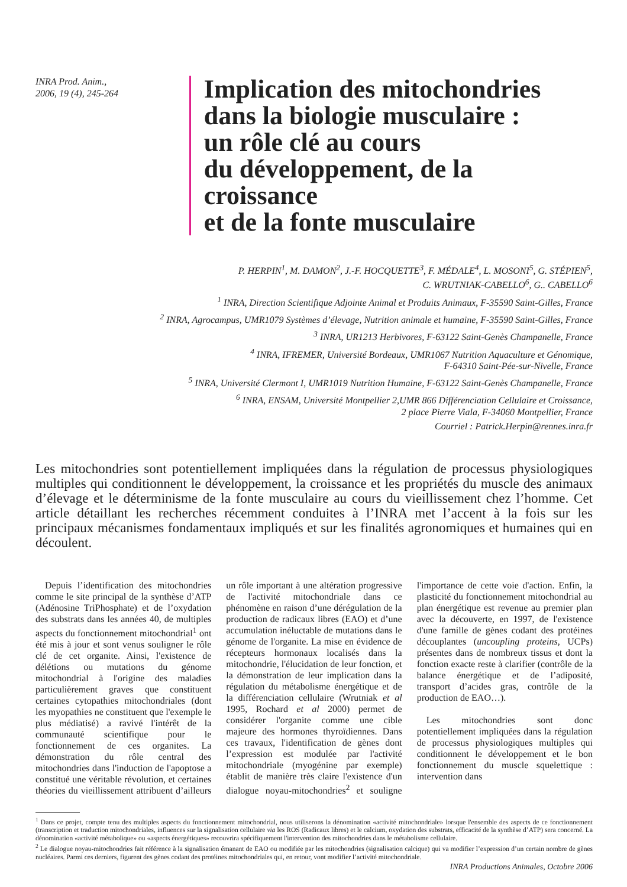INRA Prod. Anim.,
2006, 19 (4), 245-264
Implication des mitochondries
dans la biologie musculaire :
un rôle clé au cours
du développement, de la croissance
et de la fonte musculaire
P. HERPIN<sup>1</sup>, M. DAMON<sup>2</sup>, J.-F. HOCQUETTE<sup>3</sup>, F. MÉDALE<sup>4</sup>, L. MOSONI<sup>5</sup>, G. STÉPIEN<sup>5</sup>,
C. WRUTNIAK-CABELLO<sup>6</sup>, G.. CABELLO<sup>6</sup>
<sup>1</sup> INRA, Direction Scientifique Adjointe Animal et Produits Animaux, F-35590 Saint-Gilles, France
<sup>2</sup> INRA, Agrocampus, UMR1079 Systèmes d’élevage, Nutrition animale et humaine, F-35590 Saint-Gilles, France
<sup>3</sup> INRA, UR1213 Herbivores, F-63122 Saint-Genès Champanelle, France
<sup>4</sup> INRA, IFREMER, Université Bordeaux, UMR1067 Nutrition Aquaculture et Génomique,
F-64310 Saint-Pée-sur-Nivelle, France
<sup>5</sup> INRA, Université Clermont I, UMR1019 Nutrition Humaine, F-63122 Saint-Genès Champanelle, France
<sup>6</sup> INRA, ENSAM, Université Montpellier 2,UMR 866 Différenciation Cellulaire et Croissance,
2 place Pierre Viala, F-34060 Montpellier, France
Courriel : Patrick.Herpin@rennes.inra.fr
Les mitochondries sont potentiellement impliquées dans la régulation de processus physiologiques multiples qui conditionnent le développement, la croissance et les propriétés du muscle des animaux d’élevage et le déterminisme de la fonte musculaire au cours du vieillissement chez l’homme. Cet article détaillant les recherches récemment conduites à l’INRA met l’accent à la fois sur les principaux mécanismes fondamentaux impliqués et sur les finalités agronomiques et humaines qui en découlent.
Depuis l’identification des mitochondries comme le site principal de la synthèse d’ATP (Adénosine TriPhosphate) et de l’oxydation des substrats dans les années 40, de multiples aspects du fonctionnement mitochondrial<sup>1</sup> ont été mis à jour et sont venus souligner le rôle clé de cet organite. Ainsi, l'existence de délétions ou mutations du génome mitochondrial à l'origine des maladies particulièrement graves que constituent certaines cytopathies mitochondriales (dont les myopathies ne constituent que l'exemple le plus médiatisé) a ravivé l'intérêt de la communauté scientifique pour le fonctionnement de ces organites. La démonstration du rôle central des mitochondries dans l'induction de l'apoptose a constitué une véritable révolution, et certaines théories du vieillissement attribuent d’ailleurs un rôle important à une altération progressive de l'activité mitochondriale dans ce phénomène en raison d’une dérégulation de la production de radicaux libres (EAO) et d’une accumulation inéluctable de mutations dans le génome de l'organite. La mise en évidence de récepteurs hormonaux localisés dans la mitochondrie, l'élucidation de leur fonction, et la démonstration de leur implication dans la régulation du métabolisme énergétique et de la différenciation cellulaire (Wrutniak et al 1995, Rochard et al 2000) permet de considérer l'organite comme une cible majeure des hormones thyroïdiennes. Dans ces travaux, l'identification de gènes dont l’expression est modulée par l'activité mitochondriale (myogénine par exemple) établit de manière très claire l'existence d'un dialogue noyau-mitochondries<sup>2</sup> et souligne l'importance de cette voie d'action. Enfin, la plasticité du fonctionnement mitochondrial au plan énergétique est revenue au premier plan avec la découverte, en 1997, de l'existence d'une famille de gènes codant des protéines découplantes (uncoupling proteins, UCPs) présentes dans de nombreux tissus et dont la fonction exacte reste à clarifier (contrôle de la balance énergétique et de l’adiposité, transport d’acides gras, contrôle de la production de EAO…).
Les mitochondries sont donc potentiellement impliquées dans la régulation de processus physiologiques multiples qui conditionnent le développement et le bon fonctionnement du muscle squelettique : intervention dans
<sup>1</sup> Dans ce projet, compte tenu des multiples aspects du fonctionnement mitochondrial, nous utiliserons la dénomination «activité mitochondriale» lorsque l'ensemble des aspects de ce fonctionnement (transcription et traduction mitochondriales, influences sur la signalisation cellulaire via les ROS (Radicaux libres) et le calcium, oxydation des substrats, efficacité de la synthèse d’ATP) sera concerné. La dénomination «activité métabolique» ou «aspects énergétiques» recouvrira spécifiquement l'intervention des mitochondries dans le métabolisme cellulaire.
<sup>2</sup> Le dialogue noyau-mitochondries fait référence à la signalisation émanant de EAO ou modifiée par les mitochondries (signalisation calcique) qui va modifier l’expression d’un certain nombre de gènes nucléaires. Parmi ces derniers, figurent des gènes codant des protéines mitochondriales qui, en retour, vont modifier l’activité mitochondriale.
INRA Productions Animales, Octobre 2006